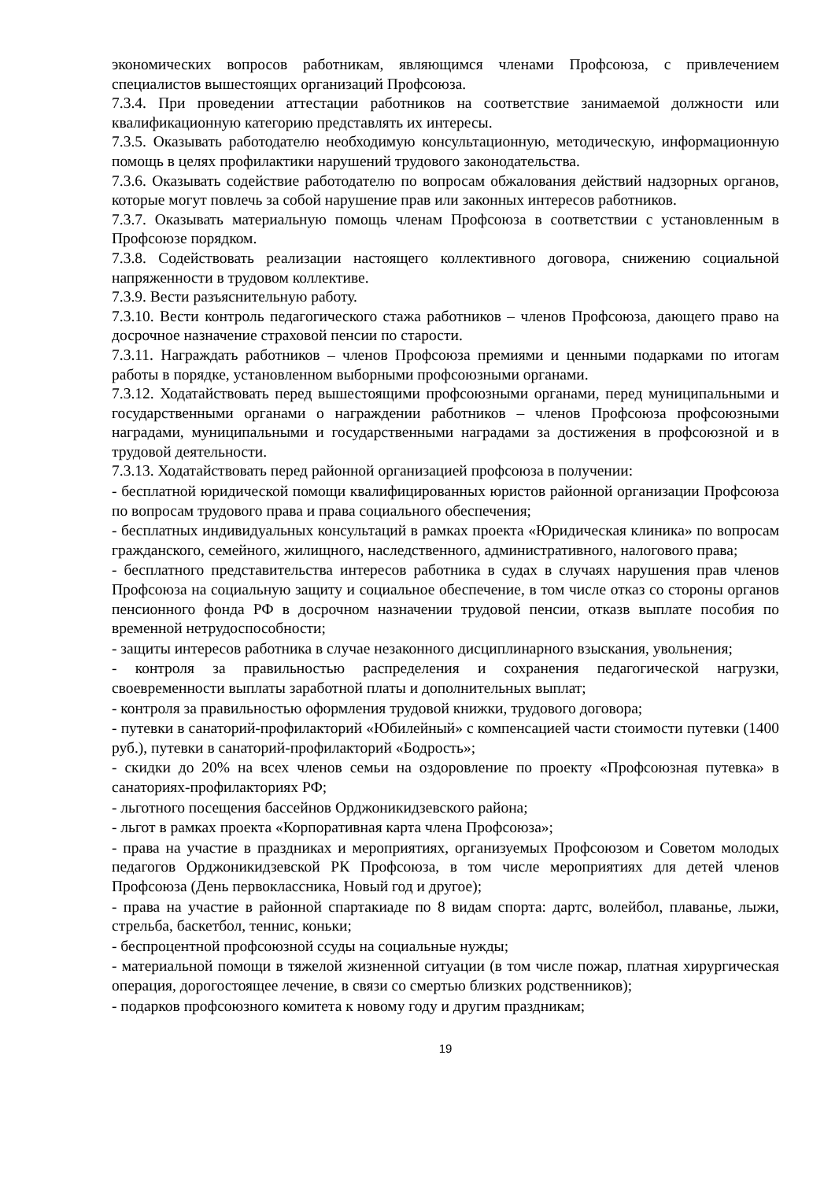экономических вопросов работникам, являющимся членами Профсоюза, с привлечением специалистов вышестоящих организаций Профсоюза.
7.3.4. При проведении аттестации работников на соответствие занимаемой должности или квалификационную категорию представлять их интересы.
7.3.5. Оказывать работодателю необходимую консультационную, методическую, информационную помощь в целях профилактики нарушений трудового законодательства.
7.3.6. Оказывать содействие работодателю по вопросам обжалования действий надзорных органов, которые могут повлечь за собой нарушение прав или законных интересов работников.
7.3.7. Оказывать материальную помощь членам Профсоюза в соответствии с установленным в Профсоюзе порядком.
7.3.8. Содействовать реализации настоящего коллективного договора, снижению социальной напряженности в трудовом коллективе.
7.3.9. Вести разъяснительную работу.
7.3.10. Вести контроль педагогического стажа работников – членов Профсоюза, дающего право на досрочное назначение страховой пенсии по старости.
7.3.11. Награждать работников – членов Профсоюза премиями и ценными подарками по итогам работы в порядке, установленном выборными профсоюзными органами.
7.3.12. Ходатайствовать перед вышестоящими профсоюзными органами, перед муниципальными и государственными органами о награждении работников – членов Профсоюза профсоюзными наградами, муниципальными и государственными наградами за достижения в профсоюзной и в трудовой деятельности.
7.3.13. Ходатайствовать перед районной организацией профсоюза в получении:
- бесплатной юридической помощи квалифицированных юристов районной организации Профсоюза по вопросам трудового права и права социального обеспечения;
- бесплатных индивидуальных консультаций в рамках проекта «Юридическая клиника» по вопросам гражданского, семейного, жилищного, наследственного, административного, налогового права;
- бесплатного представительства интересов работника в судах в случаях нарушения прав членов Профсоюза на социальную защиту и социальное обеспечение, в том числе отказ со стороны органов пенсионного фонда РФ в досрочном назначении трудовой пенсии, отказв выплате пособия по временной нетрудоспособности;
- защиты интересов работника в случае незаконного дисциплинарного взыскания, увольнения;
- контроля за правильностью распределения и сохранения педагогической нагрузки, своевременности выплаты заработной платы и дополнительных выплат;
- контроля за правильностью оформления трудовой книжки, трудового договора;
- путевки в санаторий-профилакторий «Юбилейный» с компенсацией части стоимости путевки (1400 руб.), путевки в санаторий-профилакторий «Бодрость»;
- скидки до 20% на всех членов семьи на оздоровление по проекту «Профсоюзная путевка» в санаториях-профилакториях РФ;
- льготного посещения бассейнов Орджоникидзевского района;
- льгот в рамках проекта «Корпоративная карта члена Профсоюза»;
- права на участие в праздниках и мероприятиях, организуемых Профсоюзом и Советом молодых педагогов Орджоникидзевской РК Профсоюза, в том числе мероприятиях для детей членов Профсоюза (День первоклассника, Новый год и другое);
- права на участие в районной спартакиаде по 8 видам спорта: дартс, волейбол, плаванье, лыжи, стрельба, баскетбол, теннис, коньки;
- беспроцентной профсоюзной ссуды на социальные нужды;
- материальной помощи в тяжелой жизненной ситуации (в том числе пожар, платная хирургическая операция, дорогостоящее лечение, в связи со смертью близких родственников);
- подарков профсоюзного комитета к новому году и другим праздникам;
19